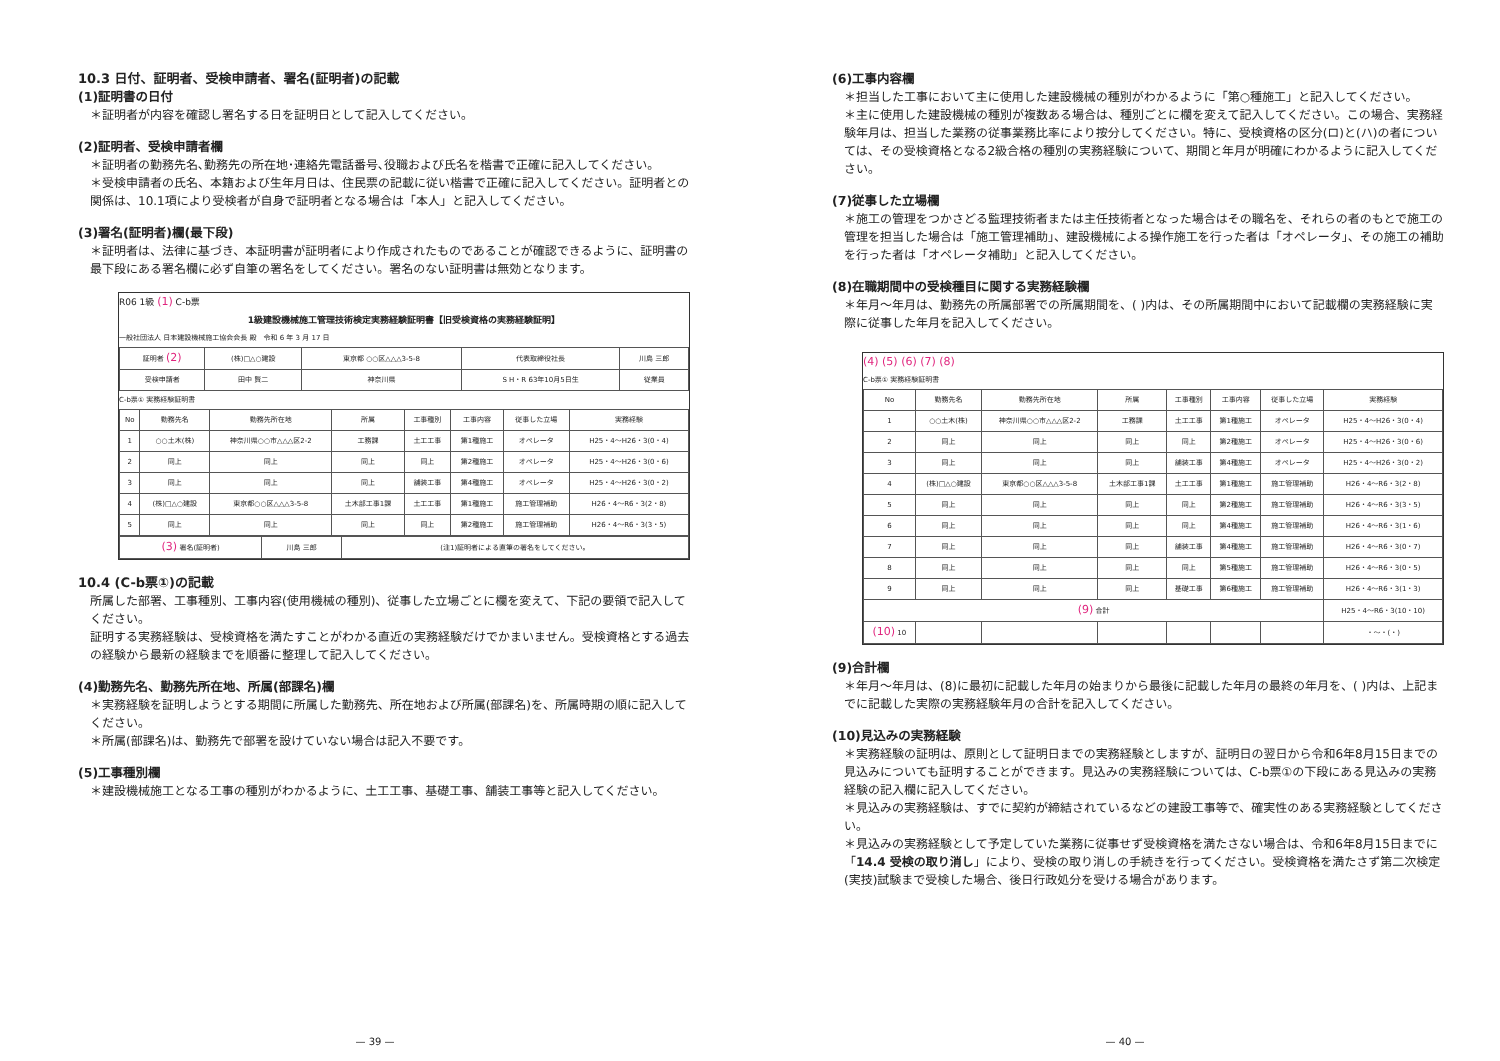10.3 日付、証明者、受検申請者、署名(証明者)の記載
(1)証明書の日付
＊証明者が内容を確認し署名する日を証明日として記入してください。
(2)証明者、受検申請者欄
＊証明者の勤務先名､勤務先の所在地･連絡先電話番号､役職および氏名を楷書で正確に記入してください。
＊受検申請者の氏名、本籍および生年月日は、住民票の記載に従い楷書で正確に記入してください。証明者との関係は、10.1項により受検者が自身で証明者となる場合は「本人」と記入してください。
(3)署名(証明者)欄(最下段)
＊証明者は、法律に基づき、本証明書が証明者により作成されたものであることが確認できるように、証明書の最下段にある署名欄に必ず自筆の署名をしてください。署名のない証明書は無効となります。
R06 1級 (1) C-b票
1級建設機械施工管理技術検定実務経験証明書【旧受検資格の実務経験証明】
一般社団法人 日本建設機械施工協会会長 殿　令和 6 年 3 月 17 日
| 証明者 (2) | (株)□△○建設 | 東京都 ○○区△△△3-5-8 | 代表取締役社長 | 川島 三郎 |
| 受検申請者 | 田中 賢二 | 神奈川県 | S H・R 63年10月5日生 | 従業員 |
C-b票① 実務経験証明書
| No | 勤務先名 | 勤務先所在地 | 所属 | 工事種別 | 工事内容 | 従事した立場 | 実務経験 |
| --- | --- | --- | --- | --- | --- | --- | --- |
| 1 | ○○土木(株) | 神奈川県○○市△△△区2-2 | 工務課 | 土工工事 | 第1種施工 | オペレータ | H25・4～H26・3(0・4) |
| 2 | 同上 | 同上 | 同上 | 同上 | 第2種施工 | オペレータ | H25・4～H26・3(0・6) |
| 3 | 同上 | 同上 | 同上 | 舗装工事 | 第4種施工 | オペレータ | H25・4～H26・3(0・2) |
| 4 | (株)□△○建設 | 東京都○○区△△△3-5-8 | 土木部工事1課 | 土工工事 | 第1種施工 | 施工管理補助 | H26・4～R6・3(2・8) |
| 5 | 同上 | 同上 | 同上 | 同上 | 第2種施工 | 施工管理補助 | H26・4～R6・3(3・5) |
| (3) 署名(証明者) | 川島 三郎 | (注1)証明者による直筆の署名をしてください。 |
10.4 (C-b票①)の記載
所属した部署、工事種別、工事内容(使用機械の種別)、従事した立場ごとに欄を変えて、下記の要領で記入してください。
証明する実務経験は、受検資格を満たすことがわかる直近の実務経験だけでかまいません。受検資格とする過去の経験から最新の経験までを順番に整理して記入してください。
(4)勤務先名、勤務先所在地、所属(部課名)欄
＊実務経験を証明しようとする期間に所属した勤務先、所在地および所属(部課名)を、所属時期の順に記入してください。
＊所属(部課名)は、勤務先で部署を設けていない場合は記入不要です。
(5)工事種別欄
＊建設機械施工となる工事の種別がわかるように、土工工事、基礎工事、舗装工事等と記入してください。
— 39 —
(6)工事内容欄
＊担当した工事において主に使用した建設機械の種別がわかるように「第○種施工」と記入してください。
＊主に使用した建設機械の種別が複数ある場合は、種別ごとに欄を変えて記入してください。この場合、実務経験年月は、担当した業務の従事業務比率により按分してください。特に、受検資格の区分(ロ)と(ハ)の者については、その受検資格となる2級合格の種別の実務経験について、期間と年月が明確にわかるように記入してください。
(7)従事した立場欄
＊施工の管理をつかさどる監理技術者または主任技術者となった場合はその職名を、それらの者のもとで施工の管理を担当した場合は「施工管理補助」、建設機械による操作施工を行った者は「オペレータ」、その施工の補助を行った者は「オペレータ補助」と記入してください。
(8)在職期間中の受検種目に関する実務経験欄
＊年月～年月は、勤務先の所属部署での所属期間を、( )内は、その所属期間中において記載欄の実務経験に実際に従事した年月を記入してください。
(4) (5) (6) (7) (8)
C-b票① 実務経験証明書
| No | 勤務先名 | 勤務先所在地 | 所属 | 工事種別 | 工事内容 | 従事した立場 | 実務経験 |
| --- | --- | --- | --- | --- | --- | --- | --- |
| 1 | ○○土木(株) | 神奈川県○○市△△△区2-2 | 工務課 | 土工工事 | 第1種施工 | オペレータ | H25・4～H26・3(0・4) |
| 2 | 同上 | 同上 | 同上 | 同上 | 第2種施工 | オペレータ | H25・4～H26・3(0・6) |
| 3 | 同上 | 同上 | 同上 | 舗装工事 | 第4種施工 | オペレータ | H25・4～H26・3(0・2) |
| 4 | (株)□△○建設 | 東京都○○区△△△3-5-8 | 土木部工事1課 | 土工工事 | 第1種施工 | 施工管理補助 | H26・4～R6・3(2・8) |
| 5 | 同上 | 同上 | 同上 | 同上 | 第2種施工 | 施工管理補助 | H26・4～R6・3(3・5) |
| 6 | 同上 | 同上 | 同上 | 同上 | 第4種施工 | 施工管理補助 | H26・4～R6・3(1・6) |
| 7 | 同上 | 同上 | 同上 | 舗装工事 | 第4種施工 | 施工管理補助 | H26・4～R6・3(0・7) |
| 8 | 同上 | 同上 | 同上 | 同上 | 第5種施工 | 施工管理補助 | H26・4～R6・3(0・5) |
| 9 | 同上 | 同上 | 同上 | 基礎工事 | 第6種施工 | 施工管理補助 | H26・4～R6・3(1・3) |
| (9) 合計 | | | | | | | H25・4～R6・3(10・10) |
| (10) 10 | | | | | | | ・～・(・) |
(9)合計欄
＊年月～年月は、(8)に最初に記載した年月の始まりから最後に記載した年月の最終の年月を、( )内は、上記までに記載した実際の実務経験年月の合計を記入してください。
(10)見込みの実務経験
＊実務経験の証明は、原則として証明日までの実務経験としますが、証明日の翌日から令和6年8月15日までの見込みについても証明することができます。見込みの実務経験については、C-b票①の下段にある見込みの実務経験の記入欄に記入してください。
＊見込みの実務経験は、すでに契約が締結されているなどの建設工事等で、確実性のある実務経験としてください。
＊見込みの実務経験として予定していた業務に従事せず受検資格を満たさない場合は、令和6年8月15日までに「14.4 受検の取り消し」により、受検の取り消しの手続きを行ってください。受検資格を満たさず第二次検定(実技)試験まで受検した場合、後日行政処分を受ける場合があります。
— 40 —